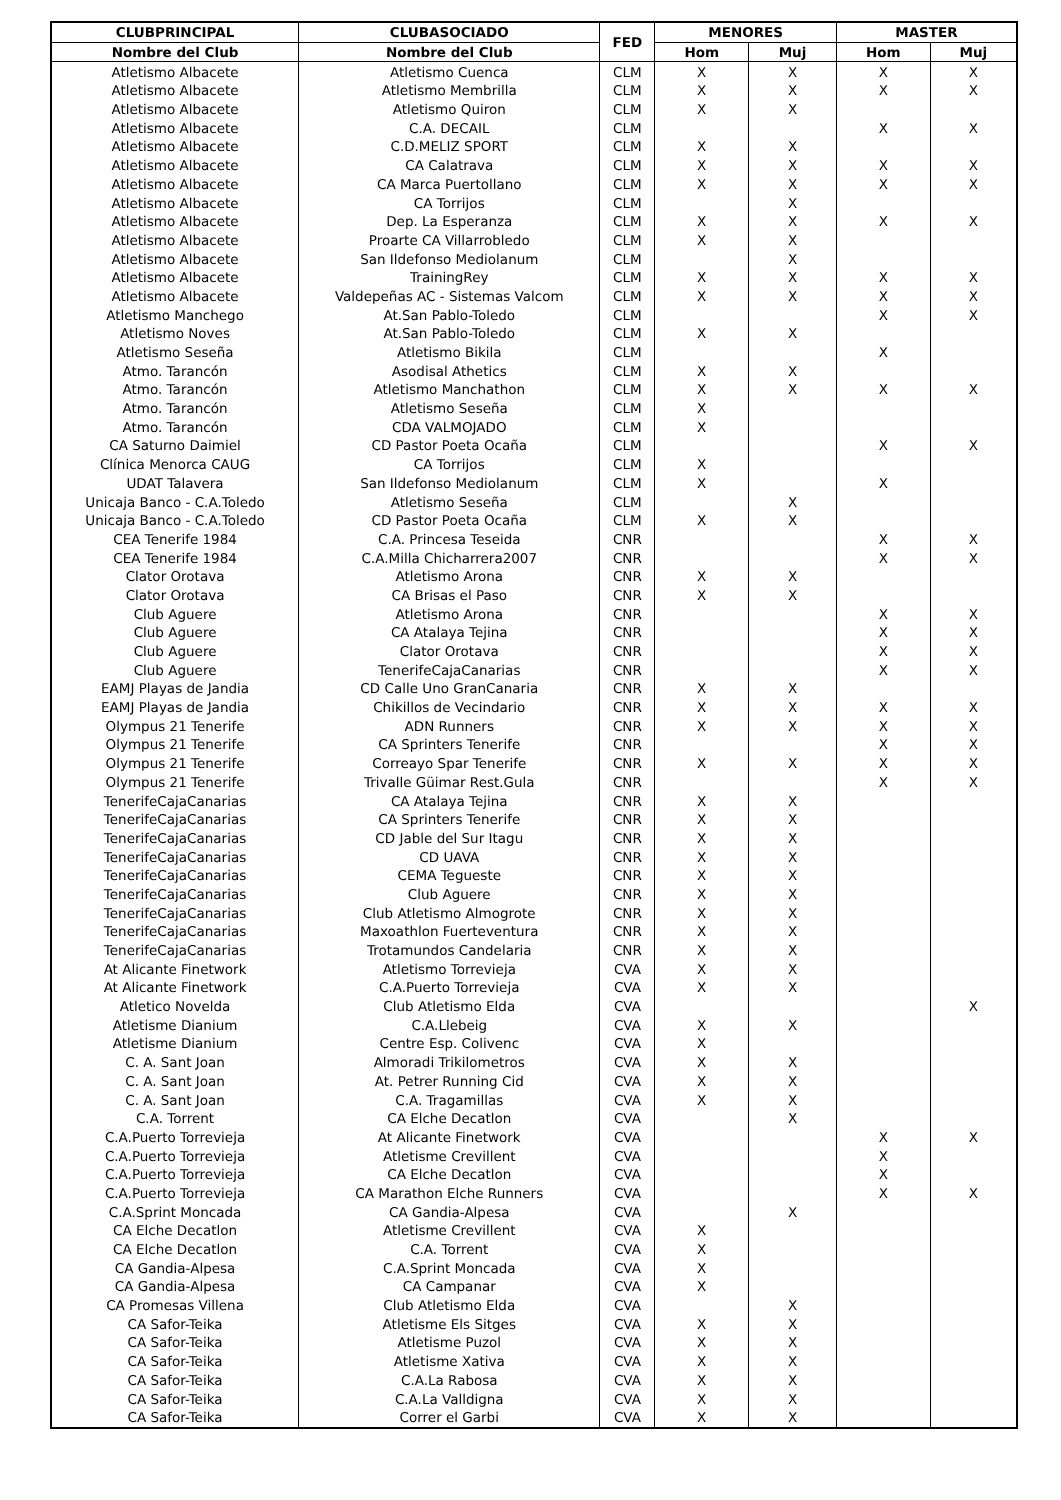| CLUBPRINCIPAL | CLUBASOCIADO | FED | MENORES | | MASTER | |
| --- | --- | --- | --- | --- | --- | --- |
| Nombre del Club | Nombre del Club | | Hom | Muj | Hom | Muj |
| Atletismo Albacete | Atletismo Cuenca | CLM | X | X | X | X |
| Atletismo Albacete | Atletismo Membrilla | CLM | X | X | X | X |
| Atletismo Albacete | Atletismo Quiron | CLM | X | X | | |
| Atletismo Albacete | C.A. DECAIL | CLM | | | X | X |
| Atletismo Albacete | C.D.MELIZ SPORT | CLM | X | X | | |
| Atletismo Albacete | CA Calatrava | CLM | X | X | X | X |
| Atletismo Albacete | CA Marca Puertollano | CLM | X | X | X | X |
| Atletismo Albacete | CA Torrijos | CLM | | X | | |
| Atletismo Albacete | Dep. La Esperanza | CLM | X | X | X | X |
| Atletismo Albacete | Proarte CA Villarrobledo | CLM | X | X | | |
| Atletismo Albacete | San Ildefonso Mediolanum | CLM | | X | | |
| Atletismo Albacete | TrainingRey | CLM | X | X | X | X |
| Atletismo Albacete | Valdepeñas AC - Sistemas Valcom | CLM | X | X | X | X |
| Atletismo Manchego | At.San Pablo-Toledo | CLM | | | X | X |
| Atletismo Noves | At.San Pablo-Toledo | CLM | X | X | | |
| Atletismo Seseña | Atletismo Bikila | CLM | | | X | |
| Atmo. Tarancón | Asodisal Athetics | CLM | X | X | | |
| Atmo. Tarancón | Atletismo Manchathon | CLM | X | X | X | X |
| Atmo. Tarancón | Atletismo Seseña | CLM | X | | | |
| Atmo. Tarancón | CDA VALMOJADO | CLM | X | | | |
| CA Saturno Daimiel | CD Pastor Poeta Ocaña | CLM | | | X | X |
| Clínica Menorca CAUG | CA Torrijos | CLM | X | | | |
| UDAT Talavera | San Ildefonso Mediolanum | CLM | X | | X | |
| Unicaja Banco - C.A.Toledo | Atletismo Seseña | CLM | | X | | |
| Unicaja Banco - C.A.Toledo | CD Pastor Poeta Ocaña | CLM | X | X | | |
| CEA Tenerife 1984 | C.A. Princesa Teseida | CNR | | | X | X |
| CEA Tenerife 1984 | C.A.Milla Chicharrera2007 | CNR | | | X | X |
| Clator Orotava | Atletismo Arona | CNR | X | X | | |
| Clator Orotava | CA Brisas el Paso | CNR | X | X | | |
| Club Aguere | Atletismo Arona | CNR | | | X | X |
| Club Aguere | CA Atalaya Tejina | CNR | | | X | X |
| Club Aguere | Clator Orotava | CNR | | | X | X |
| Club Aguere | TenerifeCajaCanarias | CNR | | | X | X |
| EAMJ Playas de Jandia | CD Calle Uno GranCanaria | CNR | X | X | | |
| EAMJ Playas de Jandia | Chikillos de Vecindario | CNR | X | X | X | X |
| Olympus 21 Tenerife | ADN Runners | CNR | X | X | X | X |
| Olympus 21 Tenerife | CA Sprinters Tenerife | CNR | | | X | X |
| Olympus 21 Tenerife | Correayo Spar Tenerife | CNR | X | X | X | X |
| Olympus 21 Tenerife | Trivalle Güimar Rest.Gula | CNR | | | X | X |
| TenerifeCajaCanarias | CA Atalaya Tejina | CNR | X | X | | |
| TenerifeCajaCanarias | CA Sprinters Tenerife | CNR | X | X | | |
| TenerifeCajaCanarias | CD Jable del Sur Itagu | CNR | X | X | | |
| TenerifeCajaCanarias | CD UAVA | CNR | X | X | | |
| TenerifeCajaCanarias | CEMA Tegueste | CNR | X | X | | |
| TenerifeCajaCanarias | Club Aguere | CNR | X | X | | |
| TenerifeCajaCanarias | Club Atletismo Almogrote | CNR | X | X | | |
| TenerifeCajaCanarias | Maxoathlon Fuerteventura | CNR | X | X | | |
| TenerifeCajaCanarias | Trotamundos Candelaria | CNR | X | X | | |
| At Alicante Finetwork | Atletismo Torrevieja | CVA | X | X | | |
| At Alicante Finetwork | C.A.Puerto Torrevieja | CVA | X | X | | |
| Atletico Novelda | Club Atletismo Elda | CVA | | | | X |
| Atletisme Dianium | C.A.Llebeig | CVA | X | X | | |
| Atletisme Dianium | Centre Esp. Colivenc | CVA | X | | | |
| C. A. Sant Joan | Almoradi Trikilometros | CVA | X | X | | |
| C. A. Sant Joan | At. Petrer Running Cid | CVA | X | X | | |
| C. A. Sant Joan | C.A. Tragamillas | CVA | X | X | | |
| C.A. Torrent | CA Elche Decatlon | CVA | | X | | |
| C.A.Puerto Torrevieja | At Alicante Finetwork | CVA | | | X | X |
| C.A.Puerto Torrevieja | Atletisme Crevillent | CVA | | | X | |
| C.A.Puerto Torrevieja | CA Elche Decatlon | CVA | | | X | |
| C.A.Puerto Torrevieja | CA Marathon Elche Runners | CVA | | | X | X |
| C.A.Sprint Moncada | CA Gandia-Alpesa | CVA | | X | | |
| CA Elche Decatlon | Atletisme Crevillent | CVA | X | | | |
| CA Elche Decatlon | C.A. Torrent | CVA | X | | | |
| CA Gandia-Alpesa | C.A.Sprint Moncada | CVA | X | | | |
| CA Gandia-Alpesa | CA Campanar | CVA | X | | | |
| CA Promesas Villena | Club Atletismo Elda | CVA | | X | | |
| CA Safor-Teika | Atletisme Els Sitges | CVA | X | X | | |
| CA Safor-Teika | Atletisme Puzol | CVA | X | X | | |
| CA Safor-Teika | Atletisme Xativa | CVA | X | X | | |
| CA Safor-Teika | C.A.La Rabosa | CVA | X | X | | |
| CA Safor-Teika | C.A.La Valldigna | CVA | X | X | | |
| CA Safor-Teika | Correr el Garbi | CVA | X | X | | |